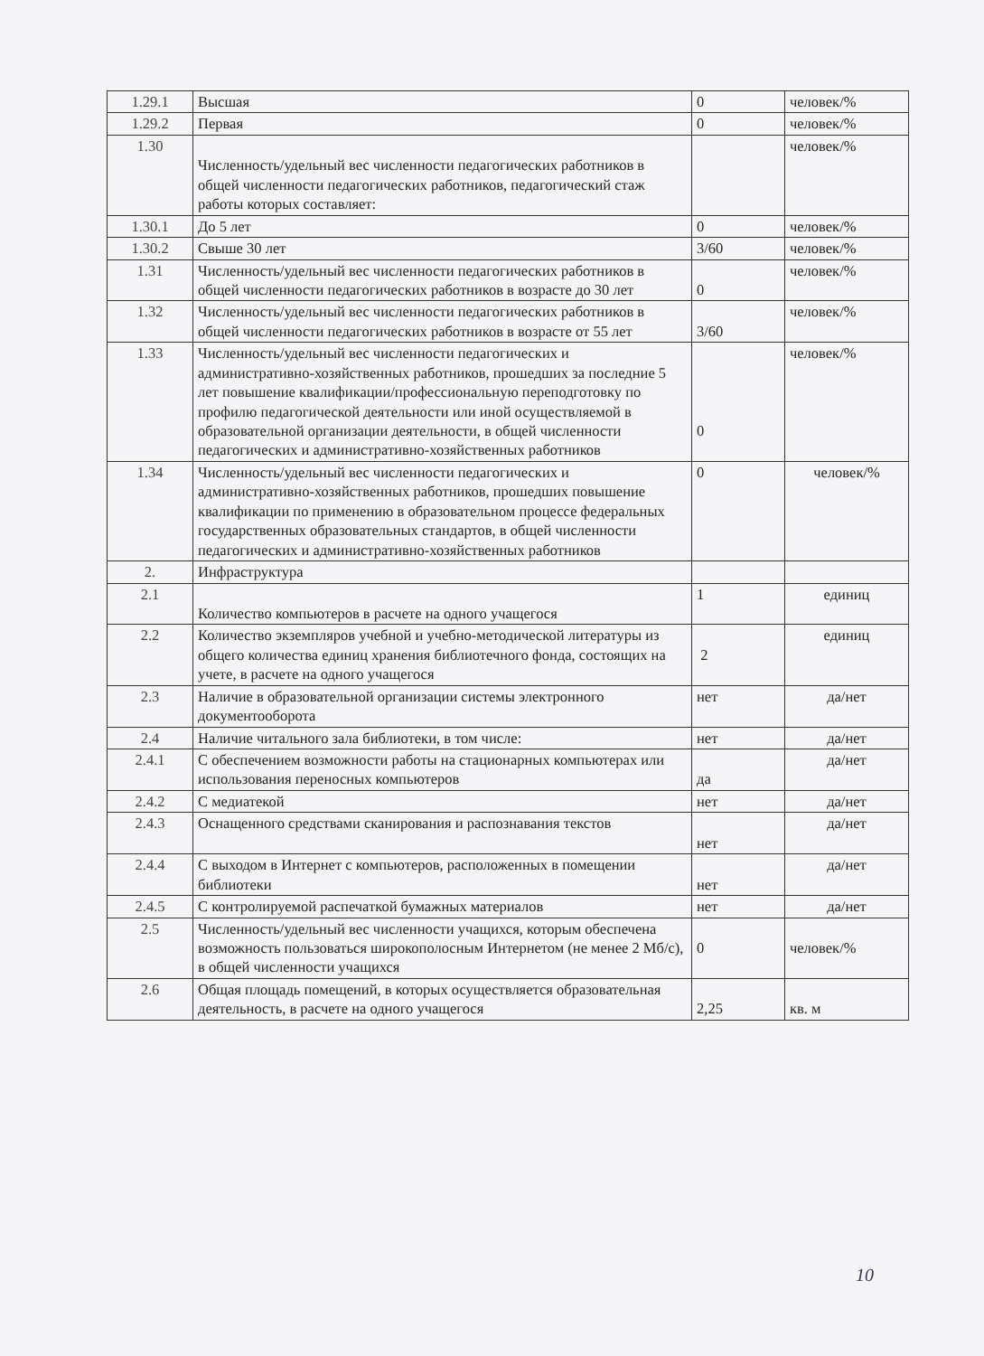| 1.29.1 | Высшая | 0 | человек/% |
| 1.29.2 | Первая | 0 | человек/% |
| 1.30 | Численность/удельный вес численности педагогических работников в общей численности педагогических работников, педагогический стаж работы которых составляет: | | человек/% |
| 1.30.1 | До 5 лет | 0 | человек/% |
| 1.30.2 | Свыше 30 лет | 3/60 | человек/% |
| 1.31 | Численность/удельный вес численности педагогических работников в общей численности педагогических работников в возрасте до 30 лет | 0 | человек/% |
| 1.32 | Численность/удельный вес численности педагогических работников в общей численности педагогических работников в возрасте от 55 лет | 3/60 | человек/% |
| 1.33 | Численность/удельный вес численности педагогических и административно-хозяйственных работников, прошедших за последние 5 лет повышение квалификации/профессиональную переподготовку по профилю педагогической деятельности или иной осуществляемой в образовательной организации деятельности, в общей численности педагогических и административно-хозяйственных работников | 0 | человек/% |
| 1.34 | Численность/удельный вес численности педагогических и административно-хозяйственных работников, прошедших повышение квалификации по применению в образовательном процессе федеральных государственных образовательных стандартов, в общей численности педагогических и административно-хозяйственных работников | 0 | человек/% |
| 2. | Инфраструктура | | |
| 2.1 | Количество компьютеров в расчете на одного учащегося | 1 | единиц |
| 2.2 | Количество экземпляров учебной и учебно-методической литературы из общего количества единиц хранения библиотечного фонда, состоящих на учете, в расчете на одного учащегося | 2 | единиц |
| 2.3 | Наличие в образовательной организации системы электронного документооборота | нет | да/нет |
| 2.4 | Наличие читального зала библиотеки, в том числе: | нет | да/нет |
| 2.4.1 | С обеспечением возможности работы на стационарных компьютерах или использования переносных компьютеров | да | да/нет |
| 2.4.2 | С медиатекой | нет | да/нет |
| 2.4.3 | Оснащенного средствами сканирования и распознавания текстов | нет | да/нет |
| 2.4.4 | С выходом в Интернет с компьютеров, расположенных в помещении библиотеки | нет | да/нет |
| 2.4.5 | С контролируемой распечаткой бумажных материалов | нет | да/нет |
| 2.5 | Численность/удельный вес численности учащихся, которым обеспечена возможность пользоваться широкополосным Интернетом (не менее 2 Мб/с), в общей численности учащихся | 0 | человек/% |
| 2.6 | Общая площадь помещений, в которых осуществляется образовательная деятельность, в расчете на одного учащегося | 2,25 | кв. м |
10